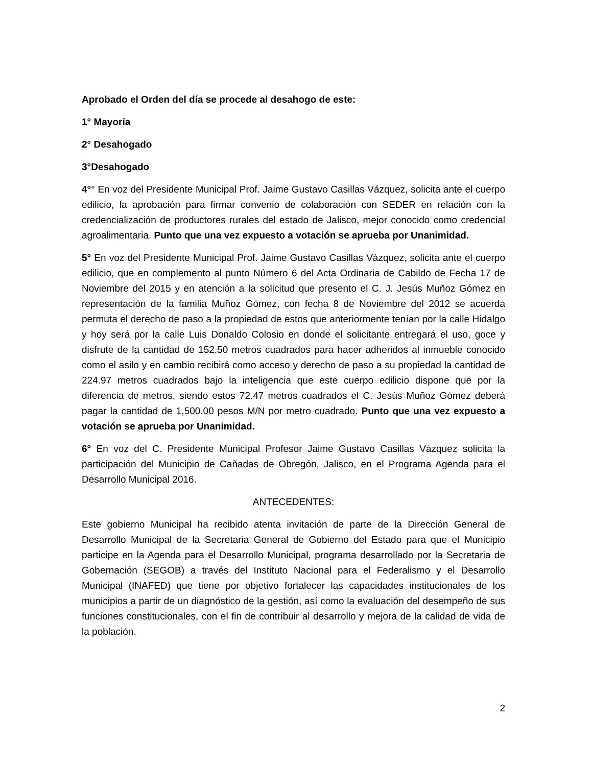Aprobado el Orden del día se procede al desahogo de este:
1° Mayoría
2° Desahogado
3°Desahogado
4°° En voz del Presidente Municipal Prof. Jaime Gustavo Casillas Vázquez, solicita ante el cuerpo edilicio, la aprobación para firmar convenio de colaboración con SEDER en relación con la credencialización de productores rurales del estado de Jalisco, mejor conocido como credencial agroalimentaria. Punto que una vez expuesto a votación se aprueba por Unanimidad.
5° En voz del Presidente Municipal Prof. Jaime Gustavo Casillas Vázquez, solicita ante el cuerpo edilicio, que en complemento al punto Número 6 del Acta Ordinaria de Cabildo de Fecha 17 de Noviembre del 2015 y en atención a la solicitud que presento el C. J. Jesús Muñoz Gómez en representación de la familia Muñoz Gómez, con fecha 8 de Noviembre del 2012 se acuerda permuta el derecho de paso a la propiedad de estos que anteriormente tenían por la calle Hidalgo y hoy será por la calle Luis Donaldo Colosio en donde el solicitante entregará el uso, goce y disfrute de la cantidad de 152.50 metros cuadrados para hacer adheridos al inmueble conocido como el asilo y en cambio recibirá como acceso y derecho de paso a su propiedad la cantidad de 224.97 metros cuadrados bajo la inteligencia que este cuerpo edilicio dispone que por la diferencia de metros, siendo estos 72.47 metros cuadrados el C. Jesús Muñoz Gómez deberá pagar la cantidad de 1,500.00 pesos M/N por metro cuadrado. Punto que una vez expuesto a votación se aprueba por Unanimidad.
6° En voz del C. Presidente Municipal Profesor Jaime Gustavo Casillas Vázquez solicita la participación del Municipio de Cañadas de Obregón, Jalisco, en el Programa Agenda para el Desarrollo Municipal 2016.
ANTECEDENTES:
Este gobierno Municipal ha recibido atenta invitación de parte de la Dirección General de Desarrollo Municipal de la Secretaria General de Gobierno del Estado para que el Municipio participe en la Agenda para el Desarrollo Municipal, programa desarrollado por la Secretaria de Gobernación (SEGOB) a través del Instituto Nacional para el Federalismo y el Desarrollo Municipal (INAFED) que tiene por objetivo fortalecer las capacidades institucionales de los municipios a partir de un diagnóstico de la gestión, así como la evaluación del desempeño de sus funciones constitucionales, con el fin de contribuir al desarrollo y mejora de la calidad de vida de la población.
2